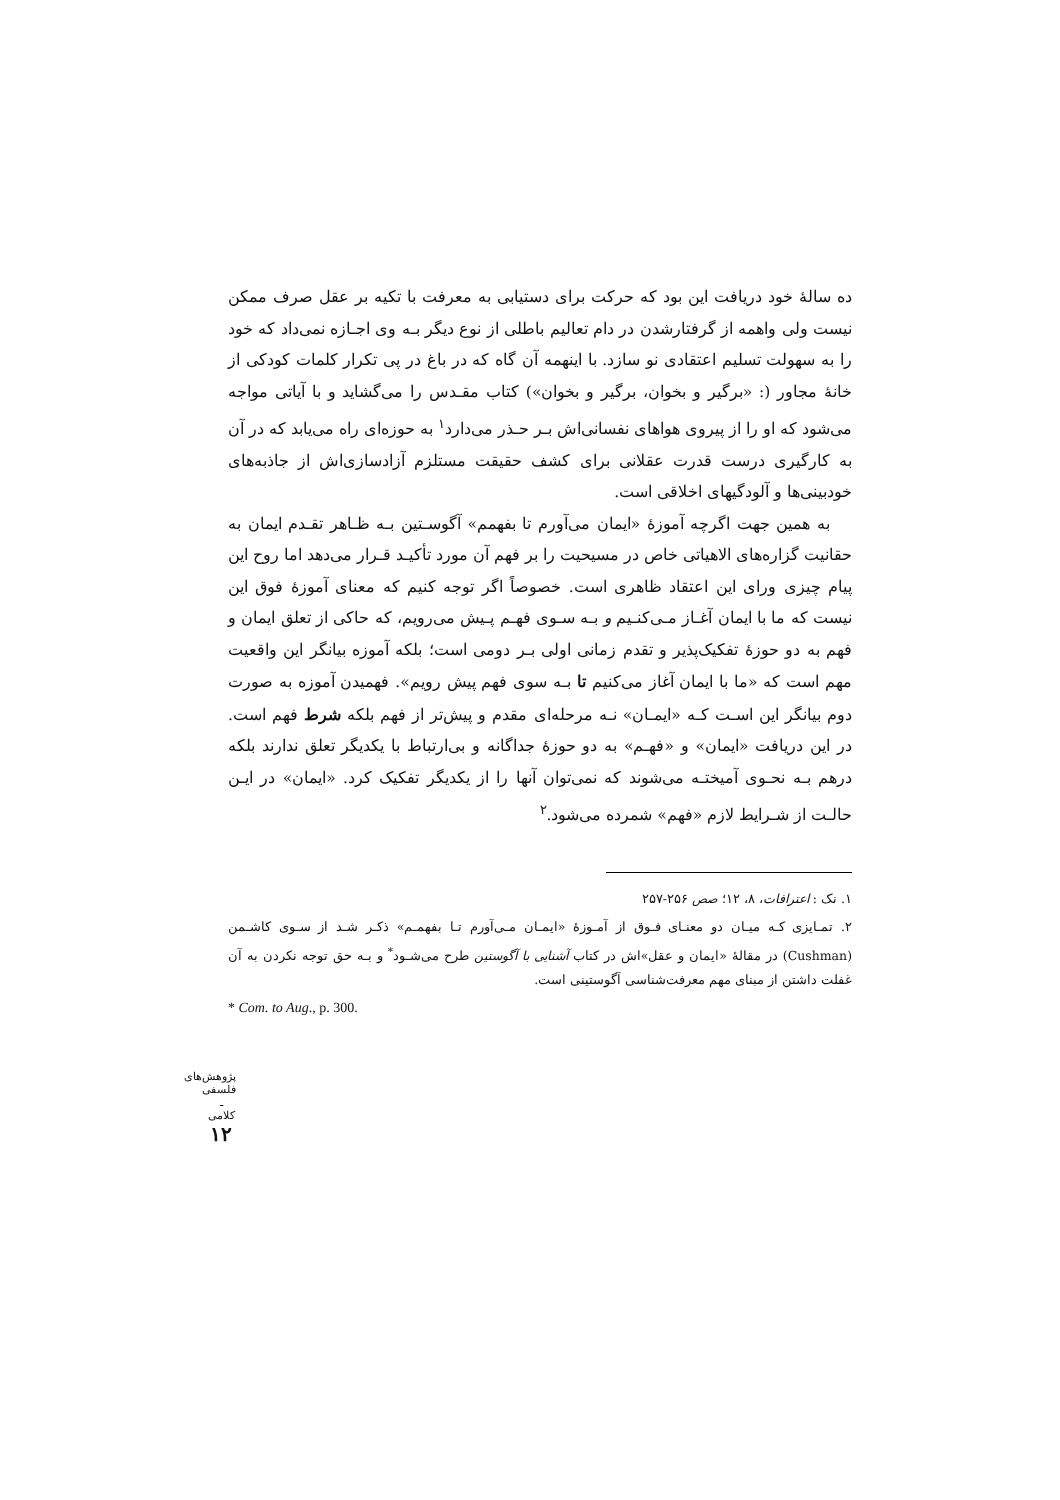ده سالهٔ خود دریافت این بود که حرکت برای دستیابی به معرفت با تکیه بر عقل صرف ممکن نیست ولی واهمه از گرفتارشدن در دام تعالیم باطلی از نوع دیگر بـه وی اجـازه نمی‌داد که خود را به سهولت تسلیم اعتقادی نو سازد. با اینهمه آن گاه که در باغ در پی تکرار کلمات کودکی از خانهٔ مجاور (: «برگیر و بخوان، برگیر و بخوان») کتاب مقـدس را می‌گشاید و با آیاتی مواجه می‌شود که او را از پیروی هواهای نفسانی‌اش بـر حـذر می‌دارد<sup>۱</sup> به حوزه‌ای راه می‌یابد که در آن به کارگیری درست قدرت عقلانی برای کشف حقیقت مستلزم آزادسازی‌اش از جاذبه‌های خودبینی‌ها و آلودگیهای اخلاقی است.
به همین جهت اگرچه آموزهٔ «ایمان می‌آورم تا بفهمم» آگوسـتین بـه ظـاهر تقـدم ایمان به حقانیت گزاره‌های الاهیاتی خاص در مسیحیت را بر فهم آن مورد تأکیـد قـرار می‌دهد اما روح این پیام چیزی ورای این اعتقاد ظاهری است. خصوصاً اگر توجه کنیم که معنای آموزهٔ فوق این نیست که ما با ایمان آغـاز مـی‌کنـیم و بـه سـوی فهـم پـیش می‌رویم، که حاکی از تعلق ایمان و فهم به دو حوزهٔ تفکیک‌پذیر و تقدم زمانی اولی بـر دومی است؛ بلکه آموزه بیانگر این واقعیت مهم است که «ما با ایمان آغاز می‌کنیم تا بـه سوی فهم پیش رویم». فهمیدن آموزه به صورت دوم بیانگر این اسـت کـه «ایمـان» نـه مرحله‌ای مقدم و پیش‌تر از فهم بلکه شرط فهم است. در این دریافت «ایمان» و «فهـم» به دو حوزهٔ جداگانه و بی‌ارتباط با یکدیگر تعلق ندارند بلکه درهم بـه نحـوی آمیختـه می‌شوند که نمی‌توان آنها را از یکدیگر تفکیک کرد. «ایمان» در ایـن حالـت از شـرایط لازم «فهم» شمرده می‌شود.<sup>۲</sup>
۱. نک : اعترافات، ۸، ۱۲؛ صص ۲۵۶-۲۵۷
۲. تمـایزی کـه میـان دو معنـای فـوق از آمـوزهٔ «ایمـان مـی‌آورم تـا بفهمـم» ذکـر شـد از سـوی کاشـمن (Cushman) در مقالهٔ «ایمان و عقل»اش در کتاب آشنایی با آگوستین طرح می‌شـود<sup>*</sup> و بـه حق توجه نکردن به آن غفلت داشتن از مبنای مهم معرفت‌شناسی آگوستینی است.
* Com. to Aug., p. 300.
پژوهش‌های فلسفی ـ کلامی
۱۲